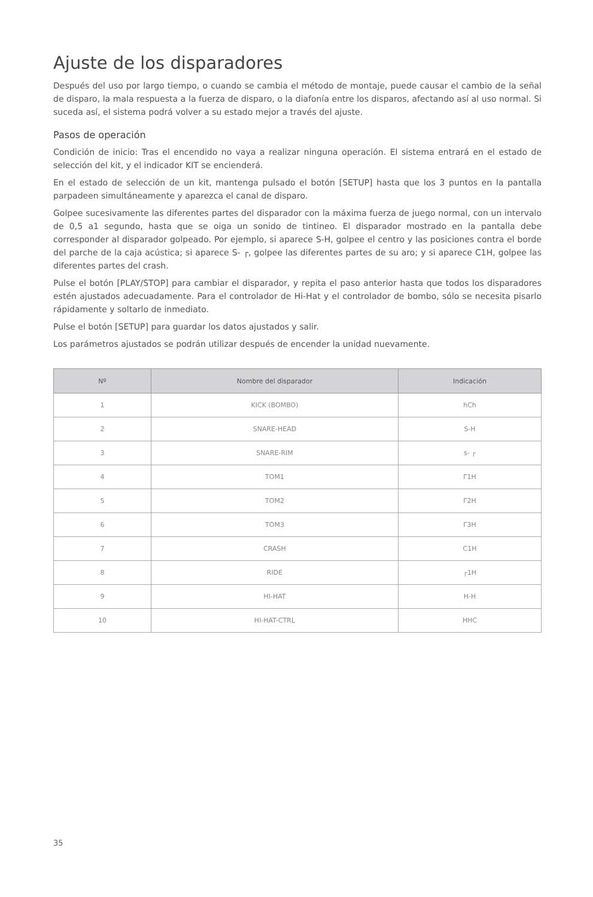Ajuste de los disparadores
Después del uso por largo tiempo, o cuando se cambia el método de montaje, puede causar el cambio de la señal de disparo, la mala respuesta a la fuerza de disparo, o la diafonía entre los disparos, afectando así al uso normal. Si suceda así, el sistema podrá volver a su estado mejor a través del ajuste.
Pasos de operación
Condición de inicio: Tras el encendido no vaya a realizar ninguna operación. El sistema entrará en el estado de selección del kit, y el indicador KIT se encienderá.
En el estado de selección de un kit, mantenga pulsado el botón [SETUP] hasta que los 3 puntos en la pantalla parpadeen simultáneamente y aparezca el canal de disparo.
Golpee sucesivamente las diferentes partes del disparador con la máxima fuerza de juego normal, con un intervalo de 0,5 a1 segundo, hasta que se oiga un sonido de tintineo. El disparador mostrado en la pantalla debe corresponder al disparador golpeado. Por ejemplo, si aparece S-H, golpee el centro y las posiciones contra el borde del parche de la caja acústica; si aparece S- ┌, golpee las diferentes partes de su aro; y si aparece C1H, golpee las diferentes partes del crash.
Pulse el botón [PLAY/STOP] para cambiar el disparador, y repita el paso anterior hasta que todos los disparadores estén ajustados adecuadamente. Para el controlador de Hi-Hat y el controlador de bombo, sólo se necesita pisarlo rápidamente y soltarlo de inmediato.
Pulse el botón [SETUP] para guardar los datos ajustados y salir.
Los parámetros ajustados se podrán utilizar después de encender la unidad nuevamente.
| Nº | Nombre del disparador | Indicación |
| --- | --- | --- |
| 1 | KICK (BOMBO) | hCh |
| 2 | SNARE-HEAD | S-H |
| 3 | SNARE-RIM | s- ┌ |
| 4 | TOM1 | Γ1H |
| 5 | TOM2 | Γ2H |
| 6 | TOM3 | Γ3H |
| 7 | CRASH | C1H |
| 8 | RIDE | ┌1H |
| 9 | HI-HAT | H-H |
| 10 | HI-HAT-CTRL | HHC |
35